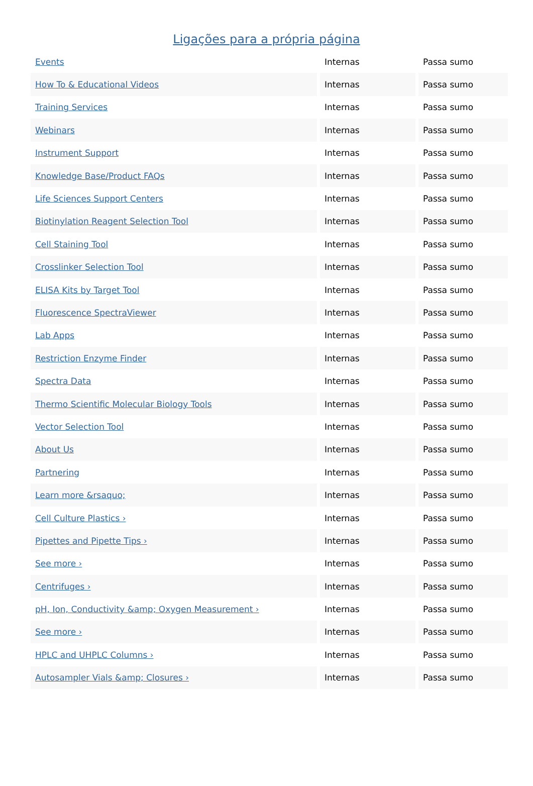Ligações para a própria página
| Events | Internas | Passa sumo |
| How To & Educational Videos | Internas | Passa sumo |
| Training Services | Internas | Passa sumo |
| Webinars | Internas | Passa sumo |
| Instrument Support | Internas | Passa sumo |
| Knowledge Base/Product FAQs | Internas | Passa sumo |
| Life Sciences Support Centers | Internas | Passa sumo |
| Biotinylation Reagent Selection Tool | Internas | Passa sumo |
| Cell Staining Tool | Internas | Passa sumo |
| Crosslinker Selection Tool | Internas | Passa sumo |
| ELISA Kits by Target Tool | Internas | Passa sumo |
| Fluorescence SpectraViewer | Internas | Passa sumo |
| Lab Apps | Internas | Passa sumo |
| Restriction Enzyme Finder | Internas | Passa sumo |
| Spectra Data | Internas | Passa sumo |
| Thermo Scientific Molecular Biology Tools | Internas | Passa sumo |
| Vector Selection Tool | Internas | Passa sumo |
| About Us | Internas | Passa sumo |
| Partnering | Internas | Passa sumo |
| Learn more &rsaquo; | Internas | Passa sumo |
| Cell Culture Plastics › | Internas | Passa sumo |
| Pipettes and Pipette Tips › | Internas | Passa sumo |
| See more › | Internas | Passa sumo |
| Centrifuges › | Internas | Passa sumo |
| pH, Ion, Conductivity &amp; Oxygen Measurement › | Internas | Passa sumo |
| See more › | Internas | Passa sumo |
| HPLC and UHPLC Columns › | Internas | Passa sumo |
| Autosampler Vials &amp; Closures › | Internas | Passa sumo |